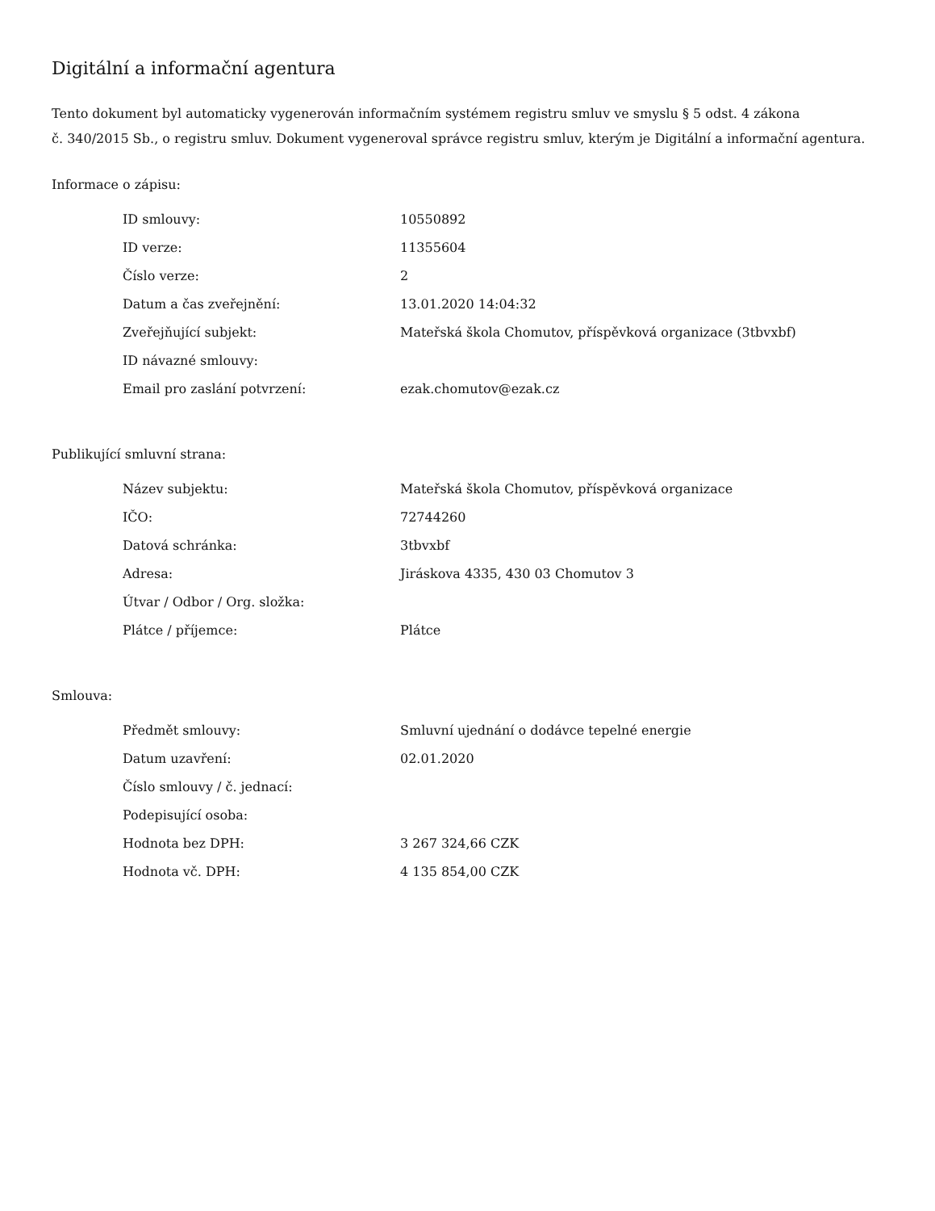Digitální a informační agentura
Tento dokument byl automaticky vygenerován informačním systémem registru smluv ve smyslu § 5 odst. 4 zákona
č. 340/2015 Sb., o registru smluv. Dokument vygeneroval správce registru smluv, kterým je Digitální a informační agentura.
Informace o zápisu:
| ID smlouvy: | 10550892 |
| ID verze: | 11355604 |
| Číslo verze: | 2 |
| Datum a čas zveřejnění: | 13.01.2020 14:04:32 |
| Zveřejňující subjekt: | Mateřská škola Chomutov, příspěvková organizace (3tbvxbf) |
| ID návazné smlouvy: | |
| Email pro zaslání potvrzení: | ezak.chomutov@ezak.cz |
Publikující smluvní strana:
| Název subjektu: | Mateřská škola Chomutov, příspěvková organizace |
| IČO: | 72744260 |
| Datová schránka: | 3tbvxbf |
| Adresa: | Jiráskova 4335, 430 03 Chomutov 3 |
| Útvar / Odbor / Org. složka: | |
| Plátce / příjemce: | Plátce |
Smlouva:
| Předmět smlouvy: | Smluvní ujednání o dodávce tepelné energie |
| Datum uzavření: | 02.01.2020 |
| Číslo smlouvy / č. jednací: | |
| Podepisující osoba: | |
| Hodnota bez DPH: | 3 267 324,66 CZK |
| Hodnota vč. DPH: | 4 135 854,00 CZK |